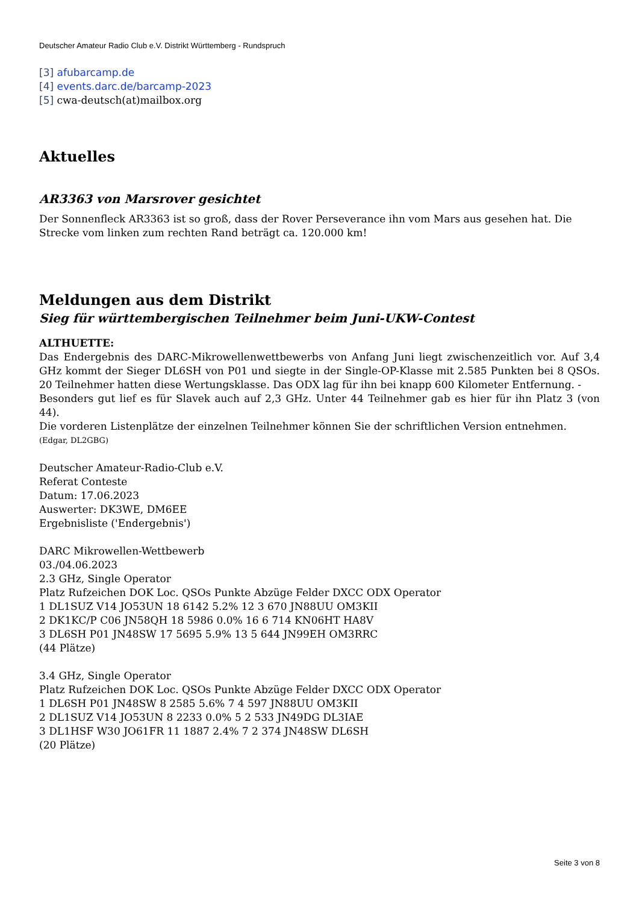Deutscher Amateur Radio Club e.V. Distrikt Württemberg - Rundspruch
[3] afubarcamp.de
[4] events.darc.de/barcamp-2023
[5] cwa-deutsch(at)mailbox.org
Aktuelles
AR3363 von Marsrover gesichtet
Der Sonnenfleck AR3363 ist so groß, dass der Rover Perseverance ihn vom Mars aus gesehen hat. Die Strecke vom linken zum rechten Rand beträgt ca. 120.000 km!
Meldungen aus dem Distrikt
Sieg für württembergischen Teilnehmer beim Juni-UKW-Contest
ALTHUETTE:
Das Endergebnis des DARC-Mikrowellenwettbewerbs von Anfang Juni liegt zwischenzeitlich vor. Auf 3,4 GHz kommt der Sieger DL6SH von P01 und siegte in der Single-OP-Klasse mit 2.585 Punkten bei 8 QSOs. 20 Teilnehmer hatten diese Wertungsklasse. Das ODX lag für ihn bei knapp 600 Kilometer Entfernung. -
Besonders gut lief es für Slavek auch auf 2,3 GHz. Unter 44 Teilnehmer gab es hier für ihn Platz 3 (von 44).
Die vorderen Listenplätze der einzelnen Teilnehmer können Sie der schriftlichen Version entnehmen.
(Edgar, DL2GBG)
Deutscher Amateur-Radio-Club e.V.
Referat Conteste
Datum: 17.06.2023
Auswerter: DK3WE, DM6EE
Ergebnisliste ('Endergebnis')
DARC Mikrowellen-Wettbewerb
03./04.06.2023
2.3 GHz, Single Operator
Platz Rufzeichen DOK Loc. QSOs Punkte Abzüge Felder DXCC ODX Operator
1 DL1SUZ V14 JO53UN 18 6142 5.2% 12 3 670 JN88UU OM3KII
2 DK1KC/P C06 JN58QH 18 5986 0.0% 16 6 714 KN06HT HA8V
3 DL6SH P01 JN48SW 17 5695 5.9% 13 5 644 JN99EH OM3RRC
(44 Plätze)
3.4 GHz, Single Operator
Platz Rufzeichen DOK Loc. QSOs Punkte Abzüge Felder DXCC ODX Operator
1 DL6SH P01 JN48SW 8 2585 5.6% 7 4 597 JN88UU OM3KII
2 DL1SUZ V14 JO53UN 8 2233 0.0% 5 2 533 JN49DG DL3IAE
3 DL1HSF W30 JO61FR 11 1887 2.4% 7 2 374 JN48SW DL6SH
(20 Plätze)
Seite 3 von 8